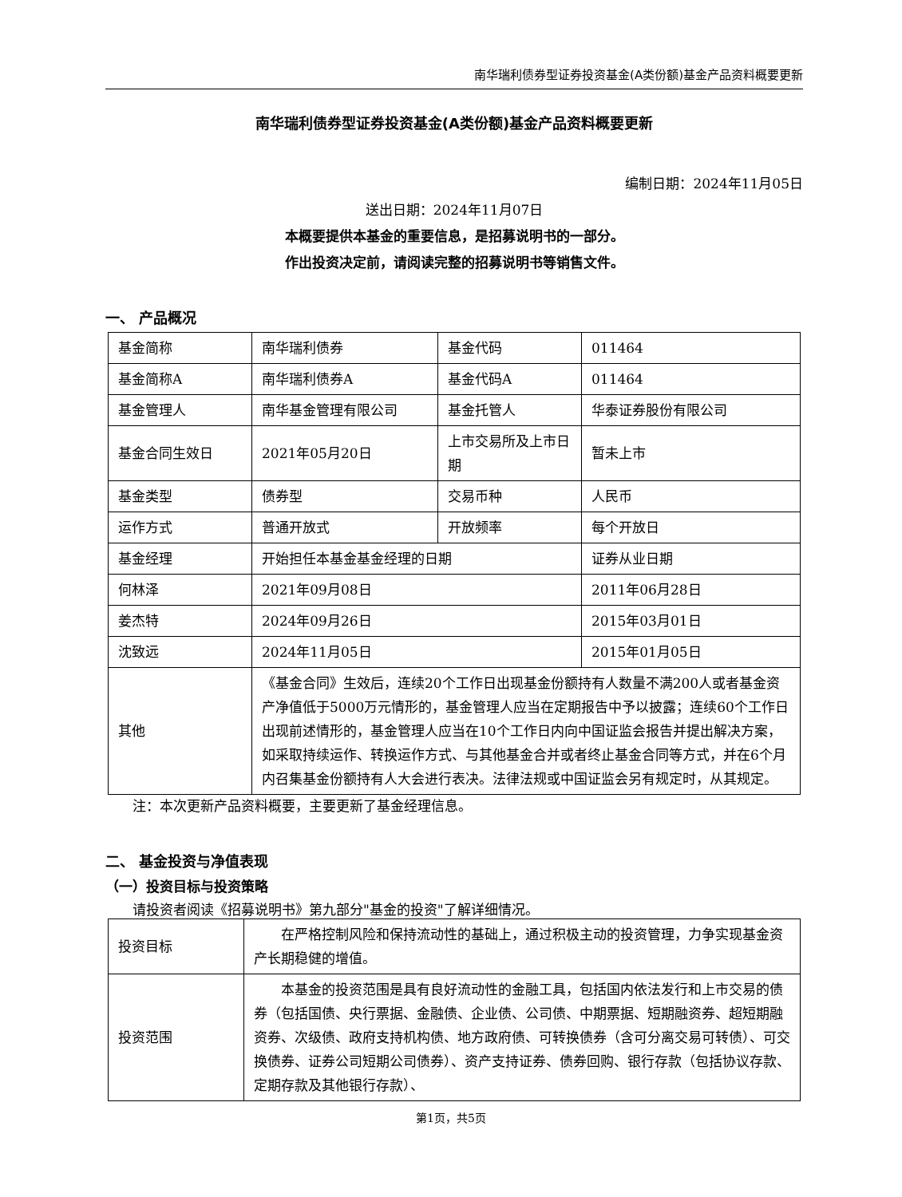南华瑞利债券型证券投资基金(A类份额)基金产品资料概要更新
南华瑞利债券型证券投资基金(A类份额)基金产品资料概要更新
编制日期：2024年11月05日
送出日期：2024年11月07日
本概要提供本基金的重要信息，是招募说明书的一部分。
作出投资决定前，请阅读完整的招募说明书等销售文件。
一、 产品概况
| 基金简称 | 南华瑞利债券 | 基金代码 | 011464 |
| 基金简称A | 南华瑞利债券A | 基金代码A | 011464 |
| 基金管理人 | 南华基金管理有限公司 | 基金托管人 | 华泰证券股份有限公司 |
| 基金合同生效日 | 2021年05月20日 | 上市交易所及上市日期 | 暂未上市 |
| 基金类型 | 债券型 | 交易币种 | 人民币 |
| 运作方式 | 普通开放式 | 开放频率 | 每个开放日 |
| 基金经理 | 开始担任本基金基金经理的日期 | | 证券从业日期 |
| 何林泽 | 2021年09月08日 | | 2011年06月28日 |
| 姜杰特 | 2024年09月26日 | | 2015年03月01日 |
| 沈致远 | 2024年11月05日 | | 2015年01月05日 |
| 其他 | 《基金合同》生效后，连续20个工作日出现基金份额持有人数量不满200人或者基金资产净值低于5000万元情形的，基金管理人应当在定期报告中予以披露；连续60个工作日出现前述情形的，基金管理人应当在10个工作日内向中国证监会报告并提出解决方案，如采取持续运作、转换运作方式、与其他基金合并或者终止基金合同等方式，并在6个月内召集基金份额持有人大会进行表决。法律法规或中国证监会另有规定时，从其规定。 | | |
注：本次更新产品资料概要，主要更新了基金经理信息。
二、 基金投资与净值表现
（一）投资目标与投资策略
请投资者阅读《招募说明书》第九部分"基金的投资"了解详细情况。
| 投资目标 | 在严格控制风险和保持流动性的基础上，通过积极主动的投资管理，力争实现基金资产长期稳健的增值。 |
| 投资范围 | 本基金的投资范围是具有良好流动性的金融工具，包括国内依法发行和上市交易的债券（包括国债、央行票据、金融债、企业债、公司债、中期票据、短期融资券、超短期融资券、次级债、政府支持机构债、地方政府债、可转换债券（含可分离交易可转债）、可交换债券、证券公司短期公司债券）、资产支持证券、债券回购、银行存款（包括协议存款、定期存款及其他银行存款）、 |
第1页，共5页